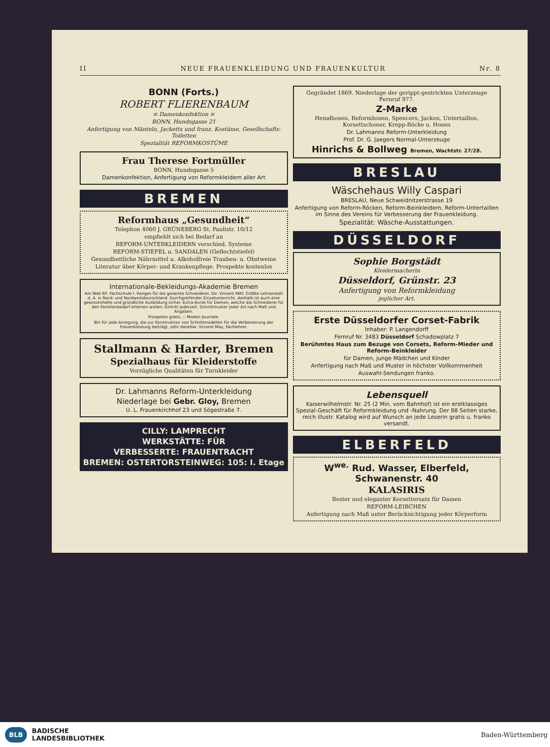II NEUE FRAUENKLEIDUNG UND FRAUENKULTUR Nr. 8
BONN (Forts.)
ROBERT FLIERENBAUM
≡ Damenkonfektion ≡
BONN, Hundsgasse 21
Anfertigung von Mänteln, Jacketts und franz. Kostüme, Gesellschafts-Toiletten
Spezialität REFORMKOSTÜME
Frau Therese Fortmüller
BONN, Hundsgasse 5
Damenkonfektion, Anfertigung von Reformkleidern aller Art
BREMEN
Reformhaus „Gesundheit“
Telephon 4060 J. GRÜNEBERG St. Paulistr. 10/12
empfiehlt sich bei Bedarf an
REFORM-UNTERKLEIDERN verschied. Systeme
REFORM-STIEFEL u. SANDALEN (Geflechtstiefel)
Gesundheitliche Nährmittel u. Alkoholfreie Trauben- u. Obstweine
Literatur über Körper- und Krankenpflege. Prospekte kostenlos
Internationale-Bekleidungs-Akademie Bremen
Am Wall 60. Fachschule I. Ranges für die gesamte Schneiderei. Dir. Vinzent MAY. Größte Lehranstalt d. A. in Nord- und Nordwestdeutschland. Durchgreifender Einzelunterricht, deshalb ist auch eine gewissenhafte und gründliche Ausbildung sicher. Extra-Kurse für Damen, welche die Schneiderei für den Familienbedarf erlernen wollen. Eintritt jederzeit. Schnittmuster jeder Art nach Maß und Angaben.
Prospekte gratis. :: Moden-Journale.
Bin für jede Anregung, die zur Konstruktion von Schnittmodellen für die Verbesserung der Frauenkleidung beiträgt, sehr dankbar. Vinzent May, Fachlehrer.
Stallmann & Harder, Bremen
Spezialhaus für Kleiderstoffe
Vorzügliche Qualitäten für Turnkleider
Dr. Lahmanns Reform-Unterkleidung
Niederlage bei Gebr. Gloy, Bremen
U. L. Frauenkirchhof 23 und Sögestraße 7.
CILLY: LAMPRECHT
WERKSTÄTTE: FÜR
VERBESSERTE: FRAUENTRACHT
BREMEN: OSTERTORSTEINWEG: 105: I. Etage
Gegründet 1869. Niederlage der gerippt-gestrickten Unterzeuge Fernruf 977.
Z-Marke
Hemdhosen, Reformhosen, Spencers, Jacken, Untertaillen, Korsettschoner, Krepp-Röcke u. Hosen
Dr. Lahmanns Reform-Unterkleidung
Prof. Dr. G. Jaegers Normal-Unterzeuge
Hinrichs & Bollweg Bremen, Wachtstr. 27/28.
BRESLAU
Wäschehaus Willy Caspari
BRESLAU, Neue Schweidnitzerstrasse 19
Anfertigung von Reform-Röcken, Reform-Beinkleidern, Reform-Untertaillen im Sinne des Vereins für Verbesserung der Frauenkleidung.
Spezialität: Wäsche-Ausstattungen.
DÜSSELDORF
Sophie Borgstädt
Kleidermacherin
Düsseldorf, Grünstr. 23
Anfertigung von Reformkleidung
jeglicher Art.
Erste Düsseldorfer Corset-Fabrik
Inhaber: P. Langendorff
Fernruf Nr. 3483 Düsseldorf Schadowplatz 7
Berühmtes Haus zum Bezuge von Corsets, Reform-Mieder und Reform-Beinkleider
für Damen, junge Mädchen und Kinder
Anfertigung nach Maß und Muster in höchster Vollkommenheit
Auswahl-Sendungen franko.
Lebensquell
Kaiserwilhelmstr. Nr. 25 (2 Min. vom Bahnhof) ist ein erstklassiges Spezial-Geschäft für Reformkleidung und -Nahrung. Der 88 Seiten starke, reich illustr. Katalog wird auf Wunsch an jede Leserin gratis u. franko versandt.
ELBERFELD
W<sup>we.</sup> Rud. Wasser, Elberfeld, Schwanenstr. 40
KALASIRIS
Bester und eleganter Korsettersatz für Damen
REFORM-LEIBCHEN
Anfertigung nach Maß unter Berücksichtigung jeder Körperform
BLB BADISCHE
LANDESBIBLIOTHEK
Baden-Württemberg